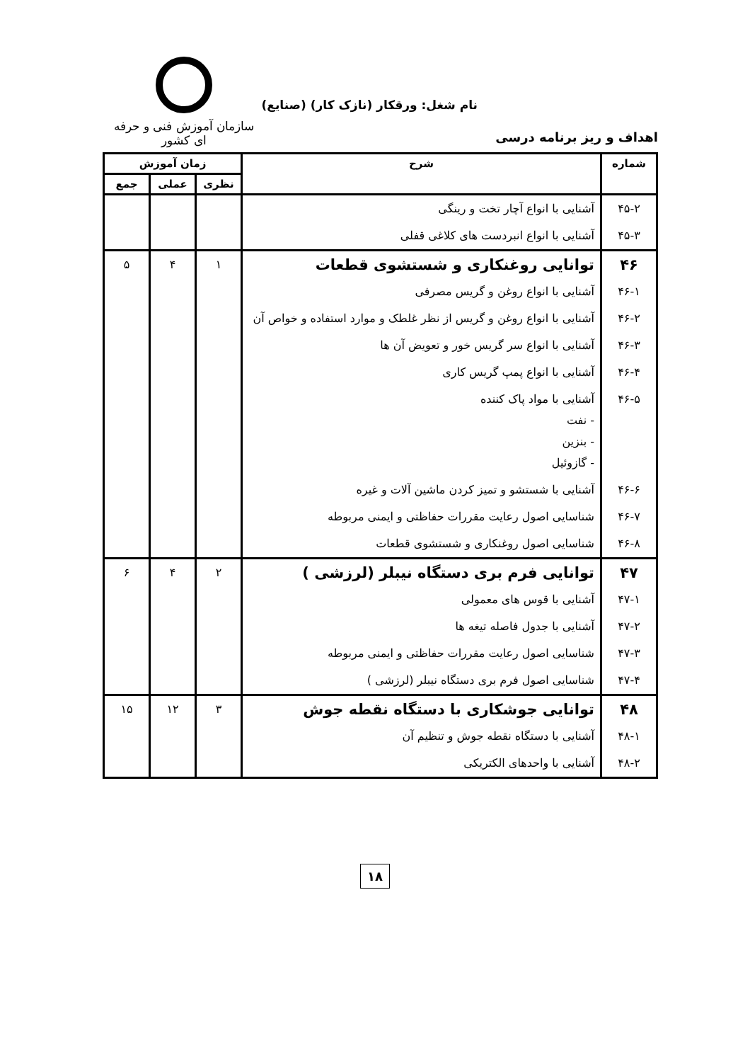سازمان آموزش فنی و حرفه ای کشور
نام شغل: ورقکار (نازک کار) (صنایع)
اهداف و ریز برنامه درسی
| شماره | شرح | زمان آموزش | | |
| --- | --- | --- | --- | --- |
| | | نظری | عملی | جمع |
| ۴۵-۲ | آشنایی با انواع آچار تخت و رینگی | | | |
| ۴۵-۳ | آشنایی با انواع انبردست های کلاغی قفلی | | | |
| ۴۶ | توانایی روغنکاری و شستشوی قطعات | ۱ | ۴ | ۵ |
| ۴۶-۱ | آشنایی با انواع روغن و گریس مصرفی | | | |
| ۴۶-۲ | آشنایی با انواع روغن و گریس از نظر غلطک و موارد استفاده و خواص آن | | | |
| ۴۶-۳ | آشنایی با انواع سر گریس خور و تعویض آن ها | | | |
| ۴۶-۴ | آشنایی با انواع پمپ گریس کاری | | | |
| ۴۶-۵ | آشنایی با مواد پاک کننده - نفت - بنزین - گازوئیل | | | |
| ۴۶-۶ | آشنایی با شستشو و تمیز کردن ماشین آلات و غیره | | | |
| ۴۶-۷ | شناسایی اصول رعایت مقررات حفاظتی و ایمنی مربوطه | | | |
| ۴۶-۸ | شناسایی اصول روغنکاری و شستشوی قطعات | | | |
| ۴۷ | توانایی فرم بری دستگاه نیبلر (لرزشی ) | ۲ | ۴ | ۶ |
| ۴۷-۱ | آشنایی با قوس های معمولی | | | |
| ۴۷-۲ | آشنایی با جدول فاصله تیغه ها | | | |
| ۴۷-۳ | شناسایی اصول رعایت مقررات حفاظتی و ایمنی مربوطه | | | |
| ۴۷-۴ | شناسایی اصول فرم بری دستگاه نیبلر (لرزشی ) | | | |
| ۴۸ | توانایی جوشکاری با دستگاه نقطه جوش | ۳ | ۱۲ | ۱۵ |
| ۴۸-۱ | آشنایی با دستگاه نقطه جوش و تنظیم آن | | | |
| ۴۸-۲ | آشنایی با واحدهای الکتریکی | | | |
۱۸